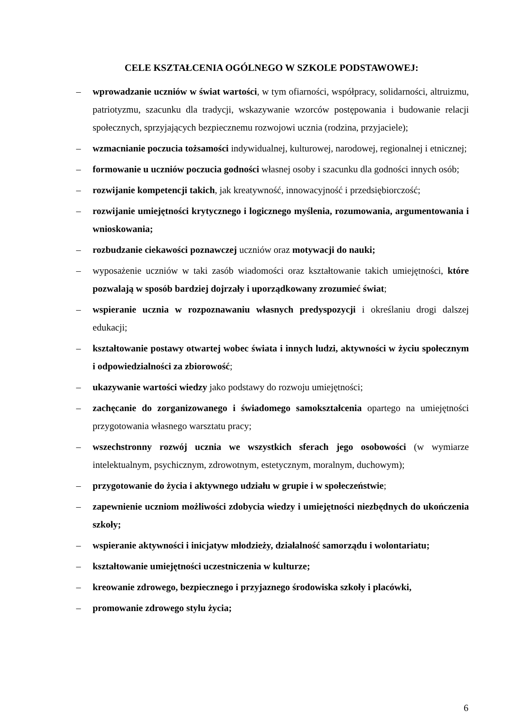CELE KSZTAŁCENIA OGÓLNEGO W SZKOLE PODSTAWOWEJ:
– wprowadzanie uczniów w świat wartości, w tym ofiarności, współpracy, solidarności, altruizmu, patriotyzmu, szacunku dla tradycji, wskazywanie wzorców postępowania i budowanie relacji społecznych, sprzyjających bezpiecznemu rozwojowi ucznia (rodzina, przyjaciele);
– wzmacnianie poczucia tożsamości indywidualnej, kulturowej, narodowej, regionalnej i etnicznej;
– formowanie u uczniów poczucia godności własnej osoby i szacunku dla godności innych osób;
– rozwijanie kompetencji takich, jak kreatywność, innowacyjność i przedsiębiorczość;
– rozwijanie umiejętności krytycznego i logicznego myślenia, rozumowania, argumentowania i wnioskowania;
– rozbudzanie ciekawości poznawczej uczniów oraz motywacji do nauki;
– wyposażenie uczniów w taki zasób wiadomości oraz kształtowanie takich umiejętności, które pozwalają w sposób bardziej dojrzały i uporządkowany zrozumieć świat;
– wspieranie ucznia w rozpoznawaniu własnych predyspozycji i określaniu drogi dalszej edukacji;
– kształtowanie postawy otwartej wobec świata i innych ludzi, aktywności w życiu społecznym i odpowiedzialności za zbiorowość;
– ukazywanie wartości wiedzy jako podstawy do rozwoju umiejętności;
– zachęcanie do zorganizowanego i świadomego samokształcenia opartego na umiejętności przygotowania własnego warsztatu pracy;
– wszechstronny rozwój ucznia we wszystkich sferach jego osobowości (w wymiarze intelektualnym, psychicznym, zdrowotnym, estetycznym, moralnym, duchowym);
– przygotowanie do życia i aktywnego udziału w grupie i w społeczeństwie;
– zapewnienie uczniom możliwości zdobycia wiedzy i umiejętności niezbędnych do ukończenia szkoły;
– wspieranie aktywności i inicjatyw młodzieży, działalność samorządu i wolontariatu;
– kształtowanie umiejętności uczestniczenia w kulturze;
– kreowanie zdrowego, bezpiecznego i przyjaznego środowiska szkoły i placówki,
– promowanie zdrowego stylu życia;
6